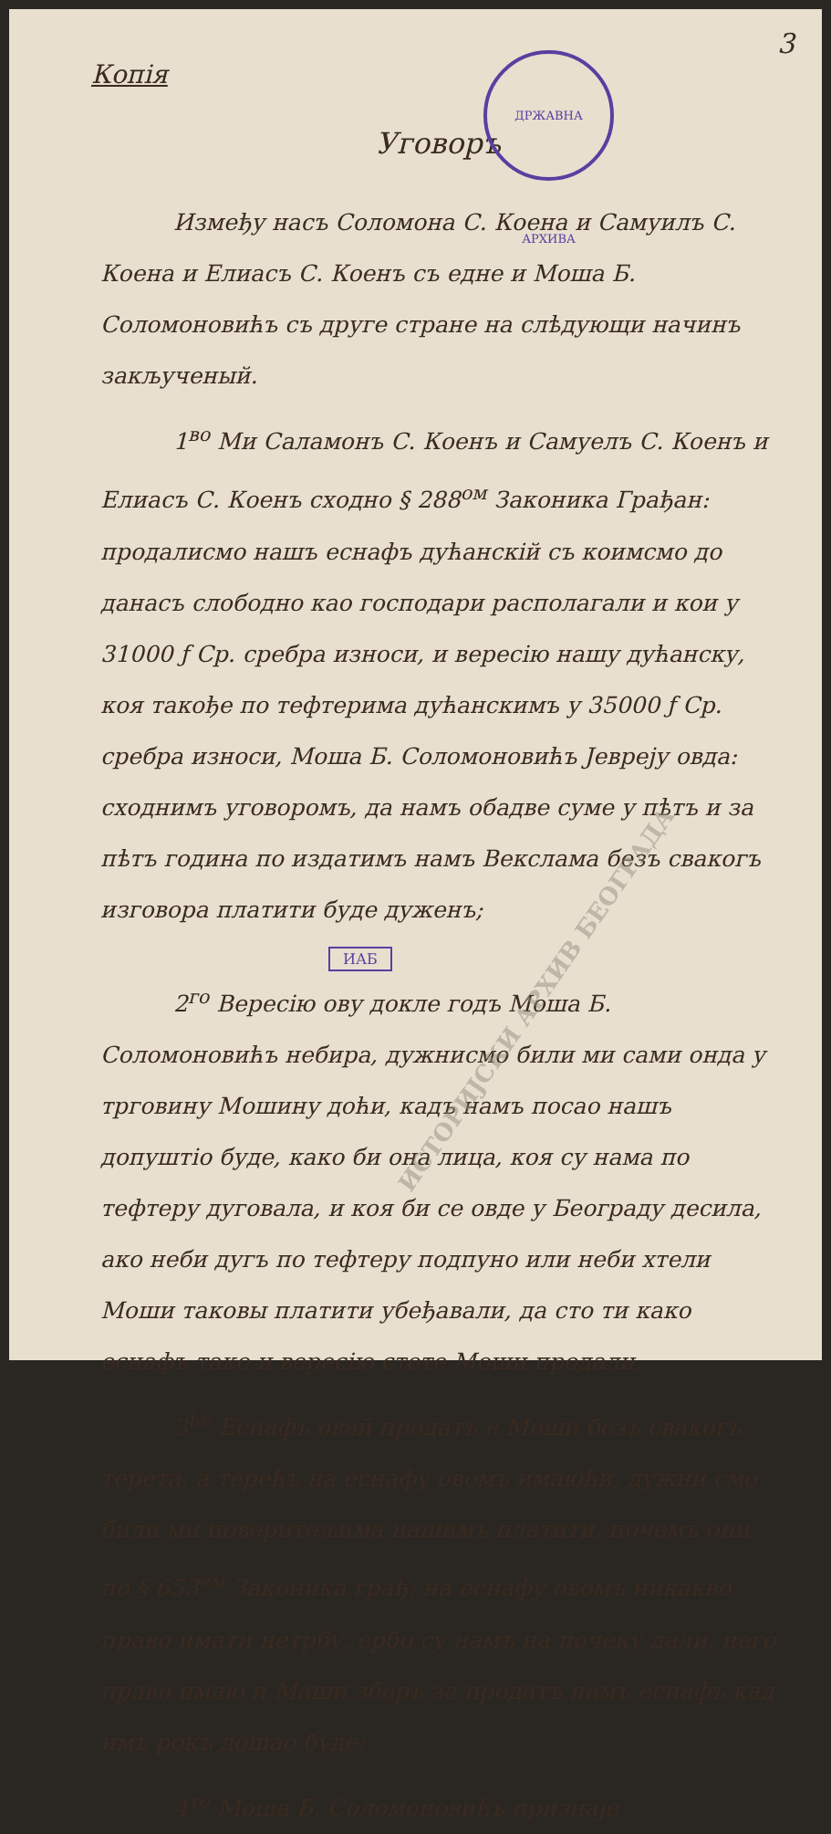3
Копія
ДРЖАВНА АРХИВА
Уговоръ
Између насъ Соломона С. Коена и Самуилъ С. Коена и Елиасъ С. Коенъ съ едне и Моша Б. Соломоновићъ съ друге стране на слѣдующи начинъ закљученый.
1<sup>во</sup> Ми Саламонъ С. Коенъ и Самуелъ С. Коенъ и Елиасъ С. Коенъ сходно § 288<sup>ом</sup> Законика Грађан: продалисмо нашъ еснафъ дућанскій съ коимсмо до данасъ слободно као господари располагали и кои у 31000 ƒ Ср. сребра износи, и вересію нашу дућанску, коя такође по тефтерима дућанскимъ у 35000 ƒ Ср. сребра износи, Моша Б. Соломоновићъ Јевреју овда: сходнимъ уговоромъ, да намъ обадве суме у пѣтъ и за пѣтъ година по издатимъ намъ Векслама безъ свакогъ изговора платити буде дуженъ;
ИАБ
2<sup>го</sup> Вересію ову докле годъ Моша Б. Соломоновићъ небира, дужнисмо били ми сами онда у трговину Мошину доћи, кадъ намъ посао нашъ допуштіо буде, како би она лица, коя су нама по тефтеру дуговала, и коя би се овде у Београду десила, ако неби дугъ по тефтеру подпуно или неби хтели Моши таковы платити убеђавали, да сто ти како еснафъ тако и вересію стоте Моши продали.
3<sup>ће</sup> Еснафъ овай продатъ е Моши безъ свакогъ терета, а терећъ на еснафу овомъ имаюћи, дужни смо били ми поверитељима нашимъ платити, почемъ они по § 653<sup>ем</sup> Законика грађ: на еснафу овомъ никакво право имати нетрбу, ербо су намъ на почеку дали, него право имаю и Маши зборъ за продатъ намъ еснафъ кад имъ рокъ дошао буде;
4<sup>то</sup> Моша Б. Соломоновићъ признаје
ИСТОРИЈСКИ АРХИВ БЕОГРАДА